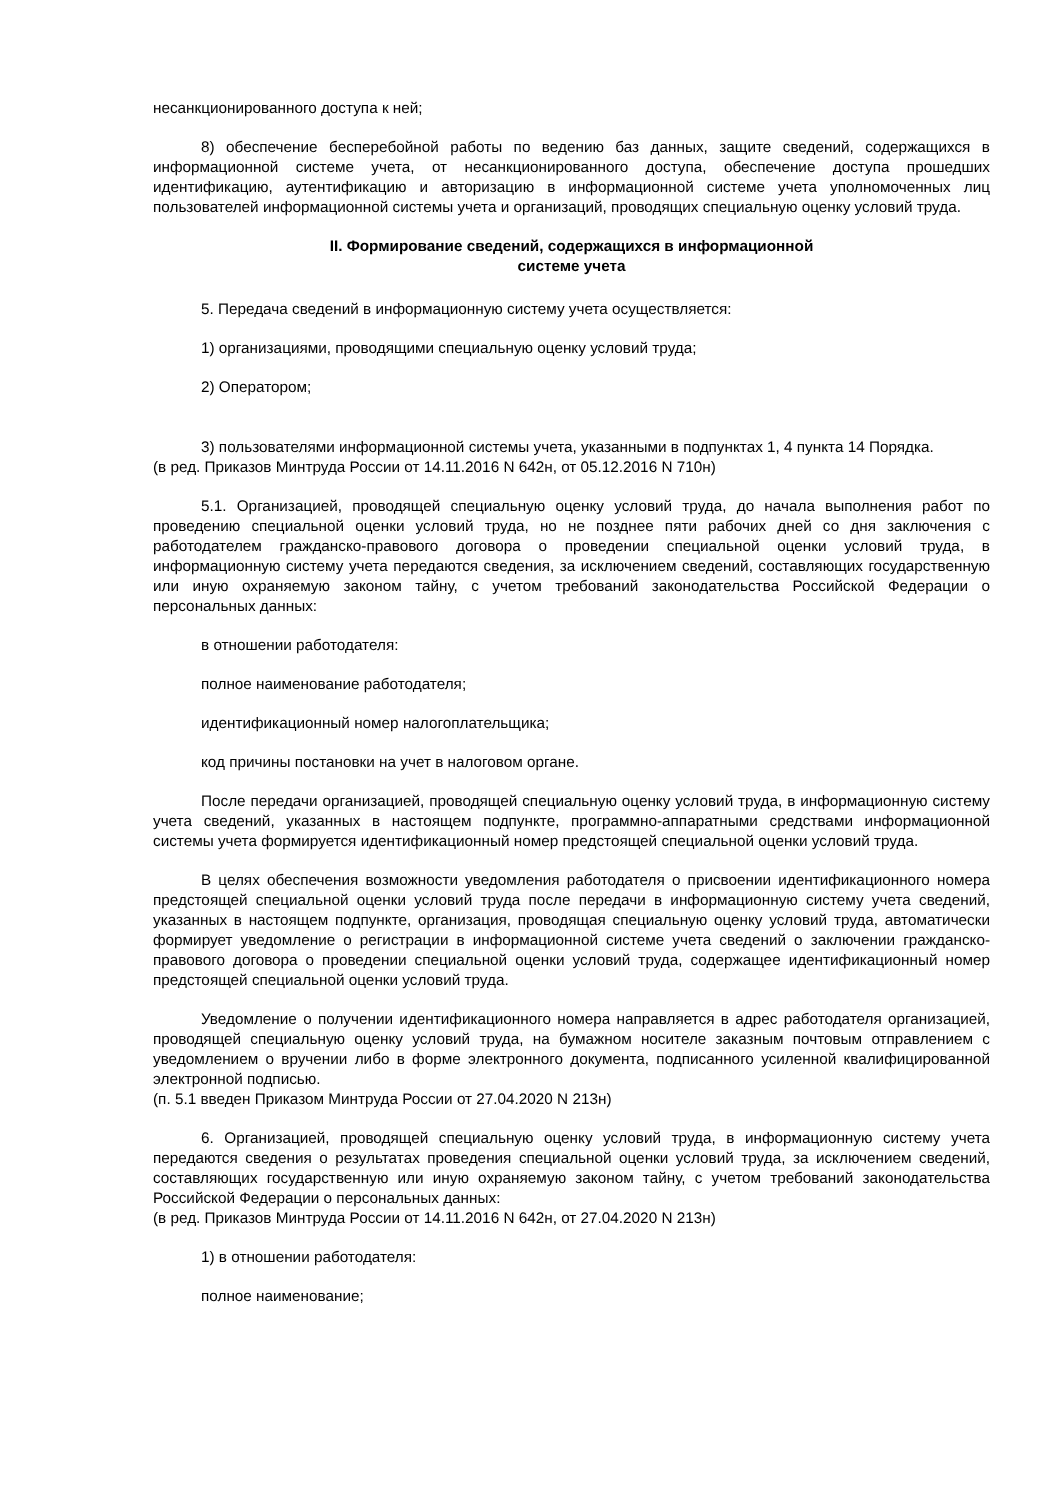несанкционированного доступа к ней;
8) обеспечение бесперебойной работы по ведению баз данных, защите сведений, содержащихся в информационной системе учета, от несанкционированного доступа, обеспечение доступа прошедших идентификацию, аутентификацию и авторизацию в информационной системе учета уполномоченных лиц пользователей информационной системы учета и организаций, проводящих специальную оценку условий труда.
II. Формирование сведений, содержащихся в информационной
системе учета
5. Передача сведений в информационную систему учета осуществляется:
1) организациями, проводящими специальную оценку условий труда;
2) Оператором;
3) пользователями информационной системы учета, указанными в подпунктах 1, 4 пункта 14 Порядка.
(в ред. Приказов Минтруда России от 14.11.2016 N 642н, от 05.12.2016 N 710н)
5.1. Организацией, проводящей специальную оценку условий труда, до начала выполнения работ по проведению специальной оценки условий труда, но не позднее пяти рабочих дней со дня заключения с работодателем гражданско-правового договора о проведении специальной оценки условий труда, в информационную систему учета передаются сведения, за исключением сведений, составляющих государственную или иную охраняемую законом тайну, с учетом требований законодательства Российской Федерации о персональных данных:
в отношении работодателя:
полное наименование работодателя;
идентификационный номер налогоплательщика;
код причины постановки на учет в налоговом органе.
После передачи организацией, проводящей специальную оценку условий труда, в информационную систему учета сведений, указанных в настоящем подпункте, программно-аппаратными средствами информационной системы учета формируется идентификационный номер предстоящей специальной оценки условий труда.
В целях обеспечения возможности уведомления работодателя о присвоении идентификационного номера предстоящей специальной оценки условий труда после передачи в информационную систему учета сведений, указанных в настоящем подпункте, организация, проводящая специальную оценку условий труда, автоматически формирует уведомление о регистрации в информационной системе учета сведений о заключении гражданско-правового договора о проведении специальной оценки условий труда, содержащее идентификационный номер предстоящей специальной оценки условий труда.
Уведомление о получении идентификационного номера направляется в адрес работодателя организацией, проводящей специальную оценку условий труда, на бумажном носителе заказным почтовым отправлением с уведомлением о вручении либо в форме электронного документа, подписанного усиленной квалифицированной электронной подписью.
(п. 5.1 введен Приказом Минтруда России от 27.04.2020 N 213н)
6. Организацией, проводящей специальную оценку условий труда, в информационную систему учета передаются сведения о результатах проведения специальной оценки условий труда, за исключением сведений, составляющих государственную или иную охраняемую законом тайну, с учетом требований законодательства Российской Федерации о персональных данных:
(в ред. Приказов Минтруда России от 14.11.2016 N 642н, от 27.04.2020 N 213н)
1) в отношении работодателя:
полное наименование;